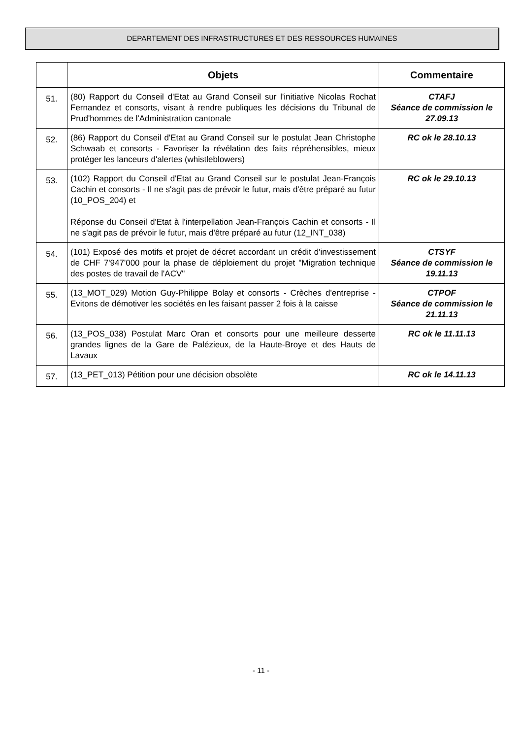DEPARTEMENT DES INFRASTRUCTURES ET DES RESSOURCES HUMAINES
| | Objets | Commentaire |
| --- | --- | --- |
| 51. | (80) Rapport du Conseil d'Etat au Grand Conseil sur l'initiative Nicolas Rochat Fernandez et consorts, visant à rendre publiques les décisions du Tribunal de Prud'hommes de l'Administration cantonale | CTAFJ Séance de commission le 27.09.13 |
| 52. | (86) Rapport du Conseil d'Etat au Grand Conseil sur le postulat Jean Christophe Schwaab et consorts - Favoriser la révélation des faits répréhensibles, mieux protéger les lanceurs d'alertes (whistleblowers) | RC ok le 28.10.13 |
| 53. | (102) Rapport du Conseil d'Etat au Grand Conseil sur le postulat Jean-François Cachin et consorts - Il ne s'agit pas de prévoir le futur, mais d'être préparé au futur (10_POS_204) et Réponse du Conseil d'Etat à l'interpellation Jean-François Cachin et consorts - Il ne s'agit pas de prévoir le futur, mais d'être préparé au futur (12_INT_038) | RC ok le 29.10.13 |
| 54. | (101) Exposé des motifs et projet de décret accordant un crédit d'investissement de CHF 7'947'000 pour la phase de déploiement du projet "Migration technique des postes de travail de l'ACV" | CTSYF Séance de commission le 19.11.13 |
| 55. | (13_MOT_029) Motion Guy-Philippe Bolay et consorts - Crèches d'entreprise - Evitons de démotiver les sociétés en les faisant passer 2 fois à la caisse | CTPOF Séance de commission le 21.11.13 |
| 56. | (13_POS_038) Postulat Marc Oran et consorts pour une meilleure desserte grandes lignes de la Gare de Palézieux, de la Haute-Broye et des Hauts de Lavaux | RC ok le 11.11.13 |
| 57. | (13_PET_013) Pétition pour une décision obsolète | RC ok le 14.11.13 |
- 11 -